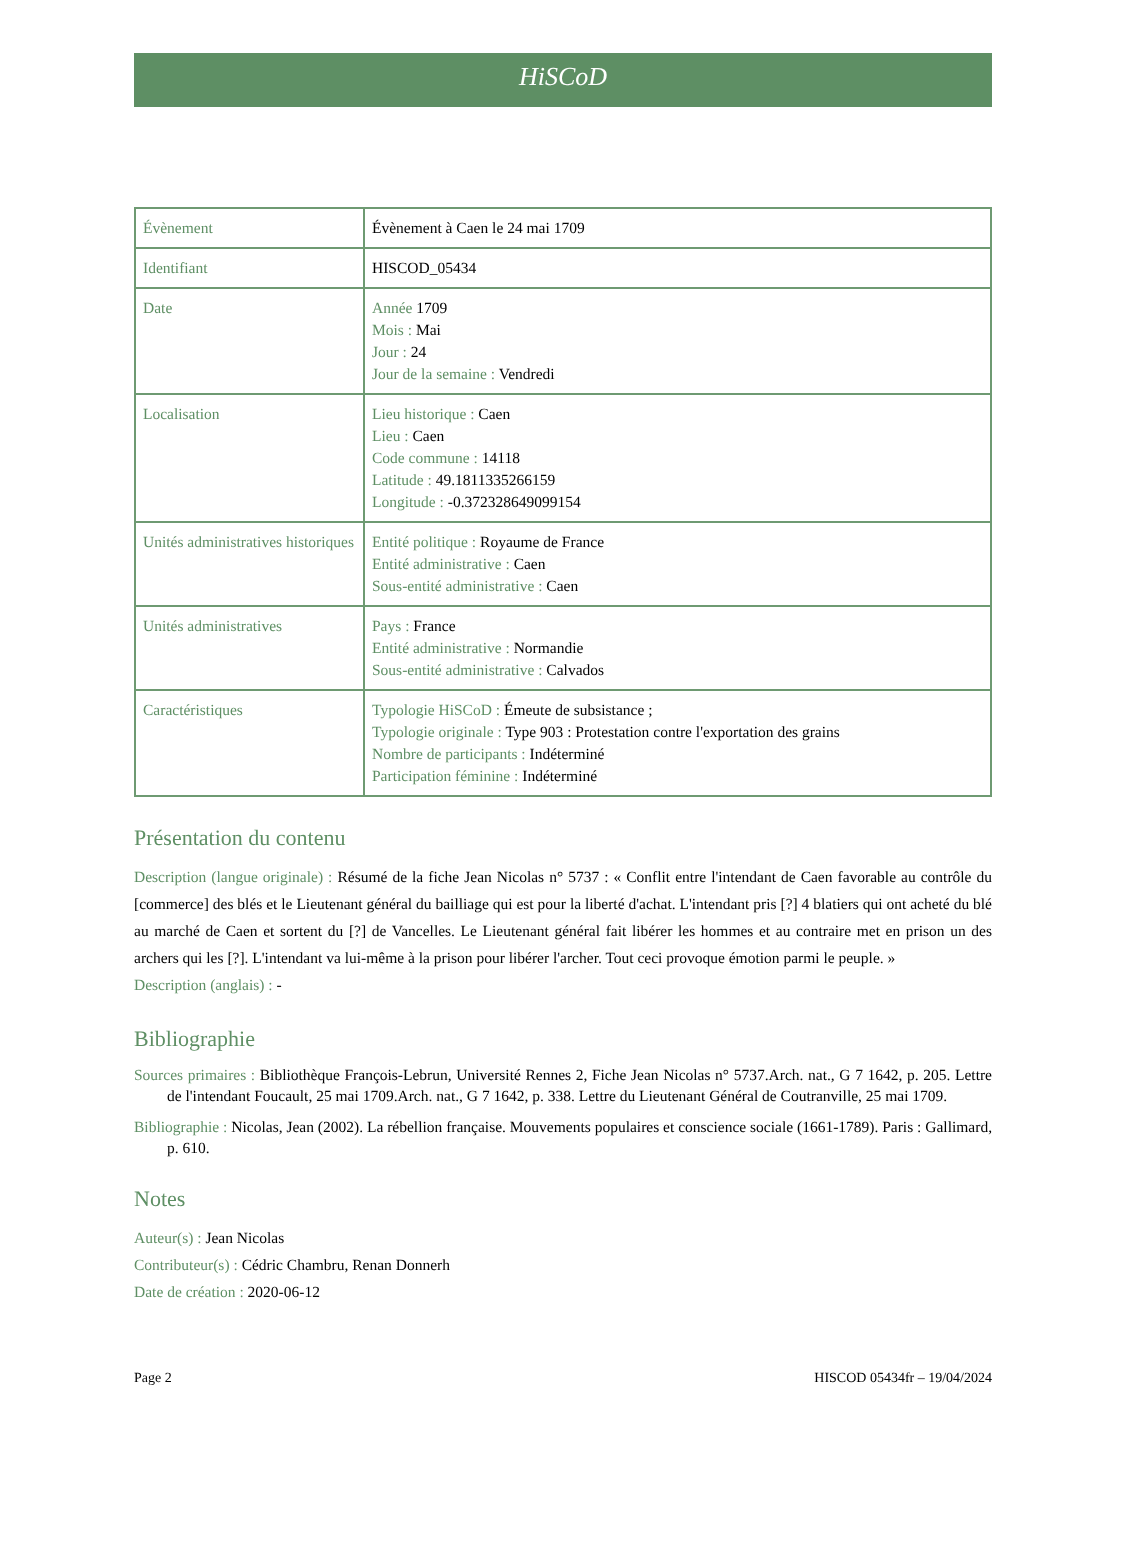HiSCoD
| Évènement | Évènement à Caen le 24 mai 1709 |
| Identifiant | HISCOD_05434 |
| Date | Année 1709 Mois : Mai Jour : 24 Jour de la semaine : Vendredi |
| Localisation | Lieu historique : Caen Lieu : Caen Code commune : 14118 Latitude : 49.1811335266159 Longitude : -0.372328649099154 |
| Unités administratives historiques | Entité politique : Royaume de France Entité administrative : Caen Sous-entité administrative : Caen |
| Unités administratives | Pays : France Entité administrative : Normandie Sous-entité administrative : Calvados |
| Caractéristiques | Typologie HiSCoD : Émeute de subsistance ; Typologie originale : Type 903 : Protestation contre l'exportation des grains Nombre de participants : Indéterminé Participation féminine : Indéterminé |
Présentation du contenu
Description (langue originale) : Résumé de la fiche Jean Nicolas n° 5737 : « Conflit entre l'intendant de Caen favorable au contrôle du [commerce] des blés et le Lieutenant général du bailliage qui est pour la liberté d'achat. L'intendant pris [?] 4 blatiers qui ont acheté du blé au marché de Caen et sortent du [?] de Vancelles. Le Lieutenant général fait libérer les hommes et au contraire met en prison un des archers qui les [?]. L'intendant va lui-même à la prison pour libérer l'archer. Tout ceci provoque émotion parmi le peuple. »
Description (anglais) : -
Bibliographie
Sources primaires : Bibliothèque François-Lebrun, Université Rennes 2, Fiche Jean Nicolas n° 5737.Arch. nat., G 7 1642, p. 205. Lettre de l'intendant Foucault, 25 mai 1709.Arch. nat., G 7 1642, p. 338. Lettre du Lieutenant Général de Coutranville, 25 mai 1709.
Bibliographie : Nicolas, Jean (2002). La rébellion française. Mouvements populaires et conscience sociale (1661-1789). Paris : Gallimard, p. 610.
Notes
Auteur(s) : Jean Nicolas
Contributeur(s) : Cédric Chambru, Renan Donnerh
Date de création : 2020-06-12
Page 2 HISCOD 05434fr – 19/04/2024